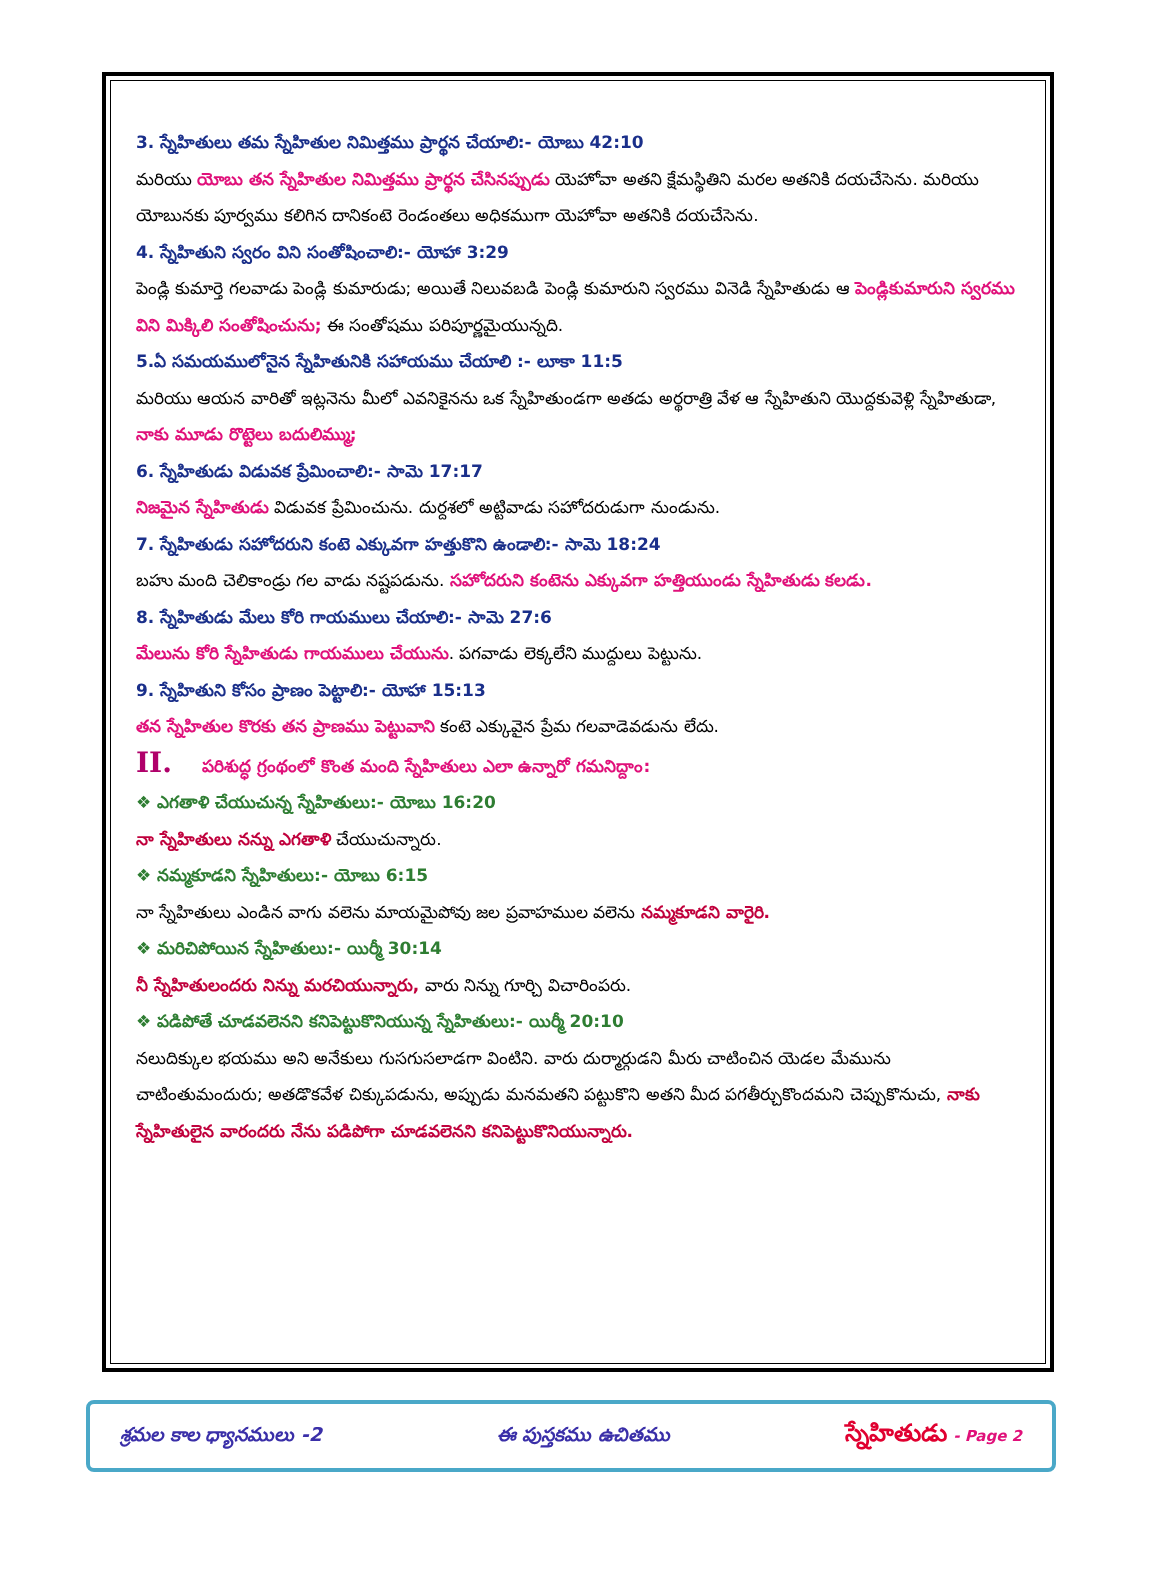3. స్నేహితులు తమ స్నేహితుల నిమిత్తము ప్రార్థన చేయాలి:- యోబు 42:10
మరియు యోబు తన స్నేహితుల నిమిత్తము ప్రార్థన చేసినప్పుడు యెహోవా అతని క్షేమస్థితిని మరల అతనికి దయచేసెను. మరియు యోబునకు పూర్వము కలిగిన దానికంటె రెండంతలు అధికముగా యెహోవా అతనికి దయచేసెను.
4. స్నేహితుని స్వరం విని సంతోషించాలి:- యోహా 3:29
పెండ్లి కుమార్తె గలవాడు పెండ్లి కుమారుడు; అయితే నిలువబడి పెండ్లి కుమారుని స్వరము వినెడి స్నేహితుడు ఆ పెండ్లికుమారుని స్వరము విని మిక్కిలి సంతోషించును; ఈ సంతోషము పరిపూర్ణమైయున్నది.
5.ఏ సమయములోనైన స్నేహితునికి సహాయము చేయాలి :- లూకా 11:5
మరియు ఆయన వారితో ఇట్లనెను మీలో ఎవనికైనను ఒక స్నేహితుండగా అతడు అర్థరాత్రి వేళ ఆ స్నేహితుని యొద్దకువెళ్లి స్నేహితుడా, నాకు మూడు రొట్టెలు బదులిమ్ము;
6. స్నేహితుడు విడువక ప్రేమించాలి:- సామె 17:17
నిజమైన స్నేహితుడు విడువక ప్రేమించును. దుర్దశలో అట్టివాడు సహోదరుడుగా నుండును.
7. స్నేహితుడు సహోదరుని కంటె ఎక్కువగా హత్తుకొని ఉండాలి:- సామె 18:24
బహు మంది చెలికాండ్రు గల వాడు నష్టపడును. సహోదరుని కంటెను ఎక్కువగా హత్తియుండు స్నేహితుడు కలడు.
8. స్నేహితుడు మేలు కోరి గాయములు చేయాలి:- సామె 27:6
మేలును కోరి స్నేహితుడు గాయములు చేయును. పగవాడు లెక్కలేని ముద్దులు పెట్టును.
9. స్నేహితుని కోసం ప్రాణం పెట్టాలి:- యోహా 15:13
తన స్నేహితుల కొరకు తన ప్రాణము పెట్టువాని కంటె ఎక్కువైన ప్రేమ గలవాడెవడును లేదు.
II. పరిశుద్ధ గ్రంథంలో కొంత మంది స్నేహితులు ఎలా ఉన్నారో గమనిద్దాం:
❖ ఎగతాళి చేయుచున్న స్నేహితులు:- యోబు 16:20
నా స్నేహితులు నన్ను ఎగతాళి చేయుచున్నారు.
❖ నమ్మకూడని స్నేహితులు:- యోబు 6:15
నా స్నేహితులు ఎండిన వాగు వలెను మాయమైపోవు జల ప్రవాహముల వలెను నమ్మకూడని వారైరి.
❖ మరిచిపోయిన స్నేహితులు:- యిర్మీ 30:14
నీ స్నేహితులందరు నిన్ను మరచియున్నారు, వారు నిన్ను గూర్చి విచారింపరు.
❖ పడిపోతే చూడవలెనని కనిపెట్టుకొనియున్న స్నేహితులు:- యిర్మీ 20:10
నలుదిక్కుల భయము అని అనేకులు గుసగుసలాడగా వింటిని. వారు దుర్మార్గుడని మీరు చాటించిన యెడల మేమును చాటింతుమందురు; అతడొకవేళ చిక్కుపడును, అప్పుడు మనమతని పట్టుకొని అతని మీద పగతీర్చుకొందమని చెప్పుకొనుచు, నాకు స్నేహితులైన వారందరు నేను పడిపోగా చూడవలెనని కనిపెట్టుకొనియున్నారు.
శ్రమల కాల ధ్యానములు -2 ఈ పుస్తకము ఉచితము స్నేహితుడు - Page 2